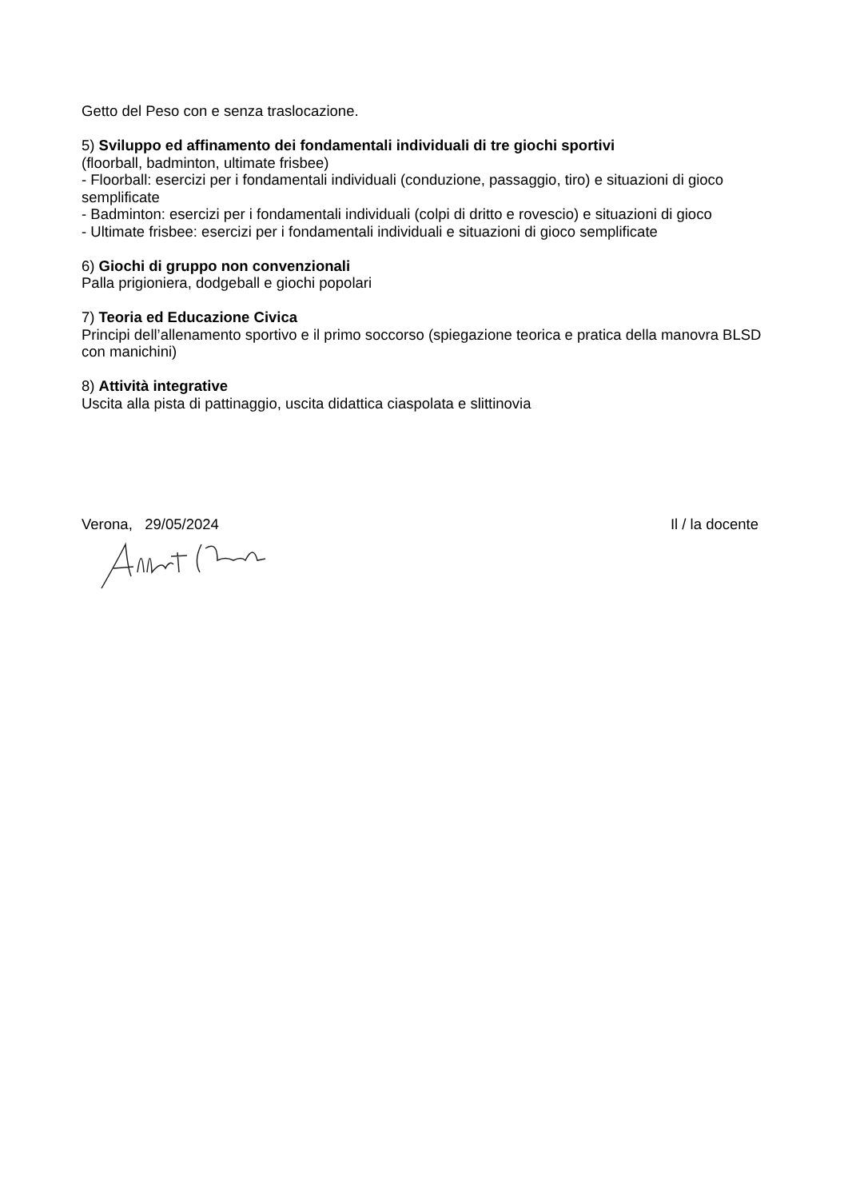Getto del Peso con e senza traslocazione.
5) Sviluppo ed affinamento dei fondamentali individuali di tre giochi sportivi
(floorball, badminton, ultimate frisbee)
- Floorball: esercizi per i fondamentali individuali (conduzione, passaggio, tiro) e situazioni di gioco semplificate
- Badminton: esercizi per i fondamentali individuali (colpi di dritto e rovescio) e situazioni di gioco
- Ultimate frisbee: esercizi per i fondamentali individuali e situazioni di gioco semplificate
6) Giochi di gruppo non convenzionali
Palla prigioniera, dodgeball e giochi popolari
7) Teoria ed Educazione Civica
Principi dell’allenamento sportivo e il primo soccorso (spiegazione teorica e pratica della manovra BLSD con manichini)
8) Attività integrative
Uscita alla pista di pattinaggio, uscita didattica ciaspolata e slittinovia
Verona, 29/05/2024 Il / la docente